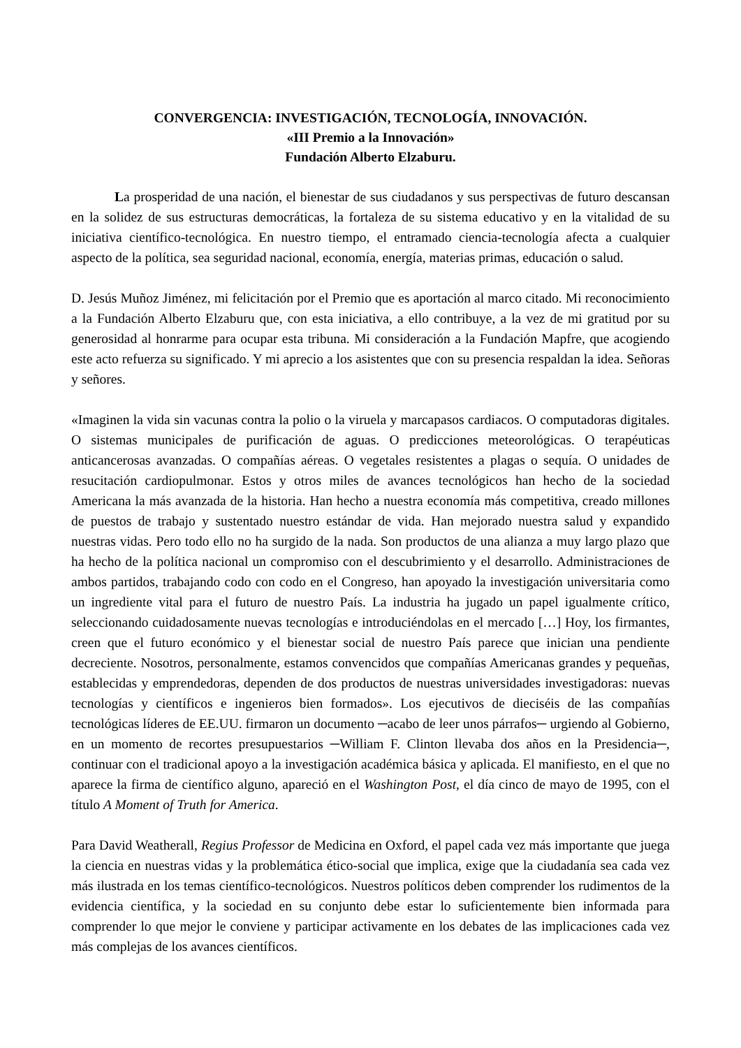CONVERGENCIA: INVESTIGACIÓN, TECNOLOGÍA, INNOVACIÓN.
«III Premio a la Innovación»
Fundación Alberto Elzaburu.
La prosperidad de una nación, el bienestar de sus ciudadanos y sus perspectivas de futuro descansan en la solidez de sus estructuras democráticas, la fortaleza de su sistema educativo y en la vitalidad de su iniciativa científico-tecnológica. En nuestro tiempo, el entramado ciencia-tecnología afecta a cualquier aspecto de la política, sea seguridad nacional, economía, energía, materias primas, educación o salud.
D. Jesús Muñoz Jiménez, mi felicitación por el Premio que es aportación al marco citado. Mi reconocimiento a la Fundación Alberto Elzaburu que, con esta iniciativa, a ello contribuye, a la vez de mi gratitud por su generosidad al honrarme para ocupar esta tribuna. Mi consideración a la Fundación Mapfre, que acogiendo este acto refuerza su significado. Y mi aprecio a los asistentes que con su presencia respaldan la idea. Señoras y señores.
«Imaginen la vida sin vacunas contra la polio o la viruela y marcapasos cardiacos. O computadoras digitales. O sistemas municipales de purificación de aguas. O predicciones meteorológicas. O terapéuticas anticancerosas avanzadas. O compañías aéreas. O vegetales resistentes a plagas o sequía. O unidades de resucitación cardiopulmonar. Estos y otros miles de avances tecnológicos han hecho de la sociedad Americana la más avanzada de la historia. Han hecho a nuestra economía más competitiva, creado millones de puestos de trabajo y sustentado nuestro estándar de vida. Han mejorado nuestra salud y expandido nuestras vidas. Pero todo ello no ha surgido de la nada. Son productos de una alianza a muy largo plazo que ha hecho de la política nacional un compromiso con el descubrimiento y el desarrollo. Administraciones de ambos partidos, trabajando codo con codo en el Congreso, han apoyado la investigación universitaria como un ingrediente vital para el futuro de nuestro País. La industria ha jugado un papel igualmente crítico, seleccionando cuidadosamente nuevas tecnologías e introduciéndolas en el mercado […] Hoy, los firmantes, creen que el futuro económico y el bienestar social de nuestro País parece que inician una pendiente decreciente. Nosotros, personalmente, estamos convencidos que compañías Americanas grandes y pequeñas, establecidas y emprendedoras, dependen de dos productos de nuestras universidades investigadoras: nuevas tecnologías y científicos e ingenieros bien formados». Los ejecutivos de dieciséis de las compañías tecnológicas líderes de EE.UU. firmaron un documento ─acabo de leer unos párrafos─ urgiendo al Gobierno, en un momento de recortes presupuestarios ─William F. Clinton llevaba dos años en la Presidencia─, continuar con el tradicional apoyo a la investigación académica básica y aplicada. El manifiesto, en el que no aparece la firma de científico alguno, apareció en el Washington Post, el día cinco de mayo de 1995, con el título A Moment of Truth for America.
Para David Weatherall, Regius Professor de Medicina en Oxford, el papel cada vez más importante que juega la ciencia en nuestras vidas y la problemática ético-social que implica, exige que la ciudadanía sea cada vez más ilustrada en los temas científico-tecnológicos. Nuestros políticos deben comprender los rudimentos de la evidencia científica, y la sociedad en su conjunto debe estar lo suficientemente bien informada para comprender lo que mejor le conviene y participar activamente en los debates de las implicaciones cada vez más complejas de los avances científicos.